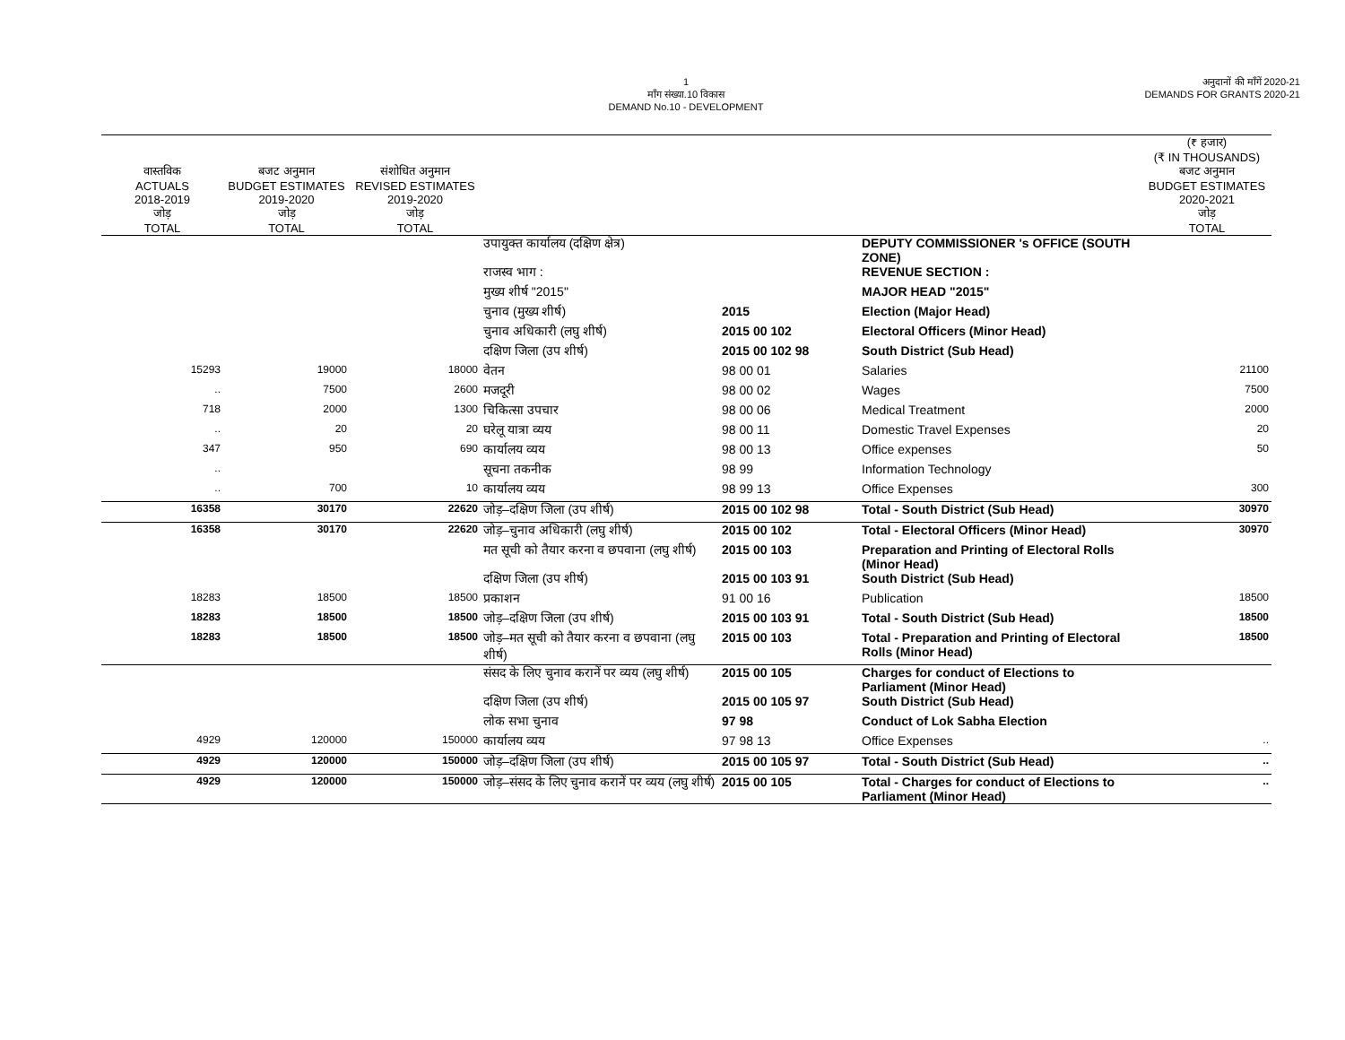1
माँग संख्या.10 विकास
DEMAND No.10 - DEVELOPMENT
अनुदानों की माँगें 2020-21
DEMANDS FOR GRANTS 2020-21
| वास्तविक ACTUALS 2018-2019 जोड़ TOTAL | बजट अनुमान BUDGET ESTIMATES 2019-2020 जोड़ TOTAL | संशोधित अनुमान REVISED ESTIMATES 2019-2020 जोड़ TOTAL | | | | (₹ हजार) (₹ IN THOUSANDS) बजट अनुमान BUDGET ESTIMATES 2020-2021 जोड़ TOTAL |
| --- | --- | --- | --- | --- | --- | --- |
| | | | उपायुक्त कार्यालय (दक्षिण क्षेत्र) | | DEPUTY COMMISSIONER 's OFFICE (SOUTH ZONE) | |
| | | | राजस्व भाग : | | REVENUE SECTION : | |
| | | | मुख्य शीर्ष "2015" | | MAJOR HEAD "2015" | |
| | | | चुनाव (मुख्य शीर्ष) | 2015 | Election (Major Head) | |
| | | | चुनाव अधिकारी (लघु शीर्ष) | 2015 00 102 | Electoral Officers (Minor Head) | |
| | | | दक्षिण जिला (उप शीर्ष) | 2015 00 102 98 | South District (Sub Head) | |
| 15293 | 19000 | 18000 | वेतन | 98 00 01 | Salaries | 21100 |
| .. | 7500 | 2600 | मजदूरी | 98 00 02 | Wages | 7500 |
| 718 | 2000 | 1300 | चिकित्सा उपचार | 98 00 06 | Medical Treatment | 2000 |
| .. | 20 | 20 | घरेलू यात्रा व्यय | 98 00 11 | Domestic Travel Expenses | 20 |
| 347 | 950 | 690 | कार्यालय व्यय | 98 00 13 | Office expenses | 50 |
| .. | | | सूचना तकनीक | 98 99 | Information Technology | |
| .. | 700 | 10 | कार्यालय व्यय | 98 99 13 | Office Expenses | 300 |
| 16358 | 30170 | 22620 | जोड़–दक्षिण जिला (उप शीर्ष) | 2015 00 102 98 | Total - South District (Sub Head) | 30970 |
| 16358 | 30170 | 22620 | जोड़–चुनाव अधिकारी (लघु शीर्ष) | 2015 00 102 | Total - Electoral Officers (Minor Head) | 30970 |
| | | | मत सूची को तैयार करना व छपवाना (लघु शीर्ष) | 2015 00 103 | Preparation and Printing of Electoral Rolls (Minor Head) | |
| | | | दक्षिण जिला (उप शीर्ष) | 2015 00 103 91 | South District (Sub Head) | |
| 18283 | 18500 | 18500 | प्रकाशन | 91 00 16 | Publication | 18500 |
| 18283 | 18500 | 18500 | जोड़–दक्षिण जिला (उप शीर्ष) | 2015 00 103 91 | Total - South District (Sub Head) | 18500 |
| 18283 | 18500 | 18500 | जोड़–मत सूची को तैयार करना व छपवाना (लघु शीर्ष) | 2015 00 103 | Total - Preparation and Printing of Electoral Rolls (Minor Head) | 18500 |
| | | | संसद के लिए चुनाव करानें पर व्यय (लघु शीर्ष) | 2015 00 105 | Charges for conduct of Elections to Parliament (Minor Head) | |
| | | | दक्षिण जिला (उप शीर्ष) | 2015 00 105 97 | South District (Sub Head) | |
| | | | लोक सभा चुनाव | 97 98 | Conduct of Lok Sabha Election | |
| 4929 | 120000 | 150000 | कार्यालय व्यय | 97 98 13 | Office Expenses | .. |
| 4929 | 120000 | 150000 | जोड़–दक्षिण जिला (उप शीर्ष) | 2015 00 105 97 | Total - South District (Sub Head) | .. |
| 4929 | 120000 | 150000 | जोड़–संसद के लिए चुनाव करानें पर व्यय (लघु शीर्ष) | 2015 00 105 | Total - Charges for conduct of Elections to Parliament (Minor Head) | .. |